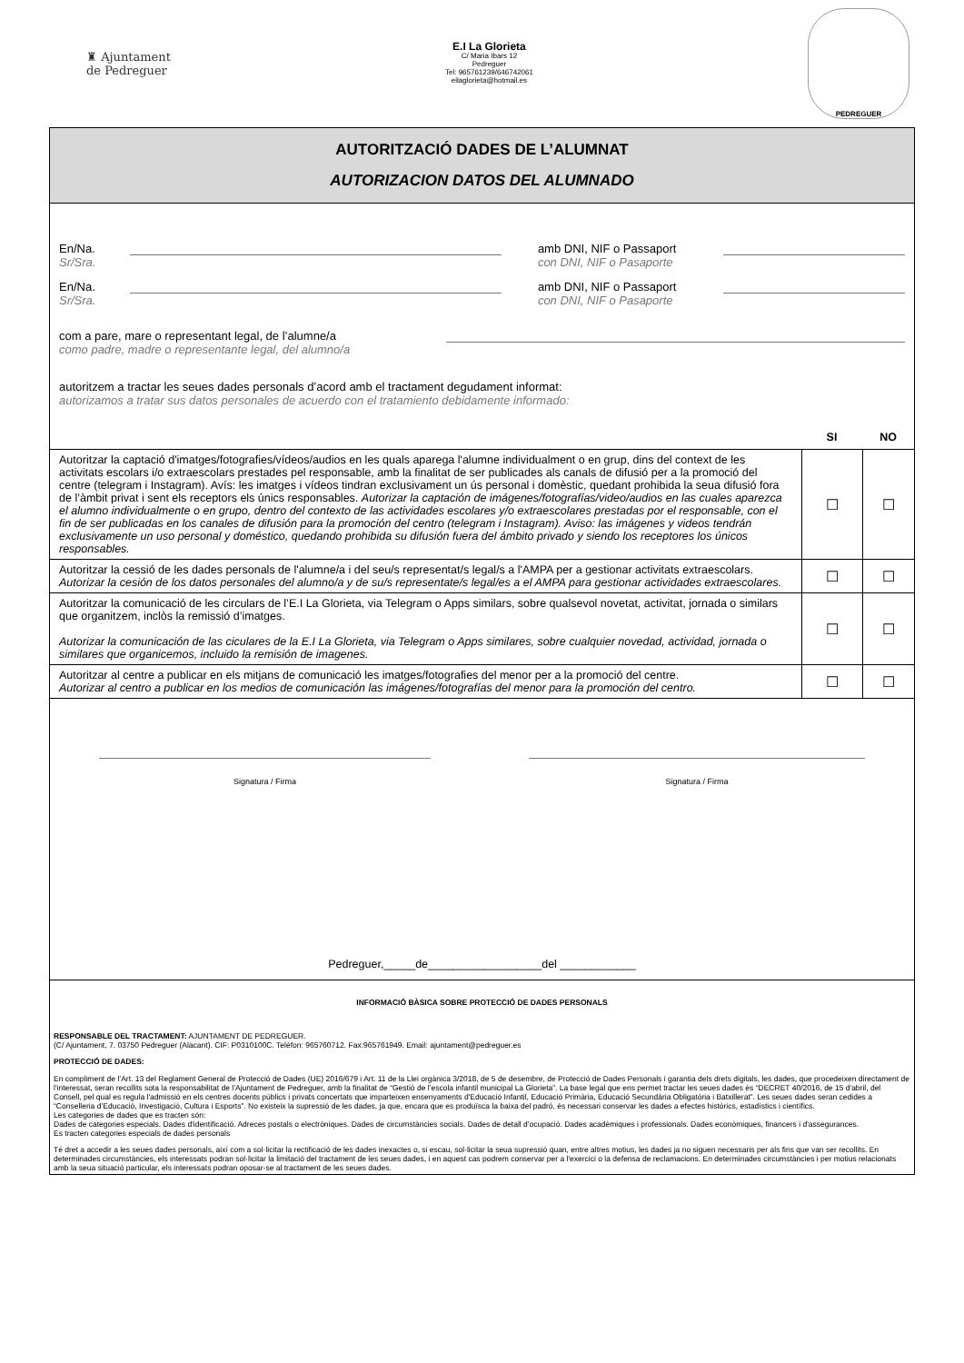♜ Ajuntament
de Pedreguer
E.I La Glorieta
C/ Maria Ibars 12
Pedreguer
Tel: 965761239/646742061
eilaglorieta@hotmail.es
PEDREGUER
AUTORITZACIÓ DADES DE L’ALUMNAT
AUTORIZACION DATOS DEL ALUMNADO
En/Na.
Sr/Sra.
amb DNI, NIF o Passaport
con DNI, NIF o Pasaporte
En/Na.
Sr/Sra.
amb DNI, NIF o Passaport
con DNI, NIF o Pasaporte
com a pare, mare o representant legal, de l’alumne/a
como padre, madre o representante legal, del alumno/a
autoritzem a tractar les seues dades personals d’acord amb el tractament degudament informat:
autorizamos a tratar sus datos personales de acuerdo con el tratamiento debidamente informado:
| | SI | NO |
| --- | --- | --- |
| Autoritzar la captació d'imatges/fotografies/vídeos/audios en les quals aparega l'alumne individualment o en grup, dins del context de les activitats escolars i/o extraescolars prestades pel responsable, amb la finalitat de ser publicades als canals de difusió per a la promoció del centre (telegram i Instagram). Avís: les imatges i vídeos tindran exclusivament un ús personal i domèstic, quedant prohibida la seua difusió fora de l’àmbit privat i sent els receptors els únics responsables. Autorizar la captación de imágenes/fotografías/video/audios en las cuales aparezca el alumno individualmente o en grupo, dentro del contexto de las actividades escolares y/o extraescolares prestadas por el responsable, con el fin de ser publicadas en los canales de difusión para la promoción del centro (telegram i Instagram). Aviso: las imágenes y videos tendrán exclusivamente un uso personal y doméstico, quedando prohibida su difusión fuera del ámbito privado y siendo los receptores los únicos responsables. | ☐ | ☐ |
| Autoritzar la cessió de les dades personals de l'alumne/a i del seu/s representat/s legal/s a l'AMPA per a gestionar activitats extraescolars. Autorizar la cesión de los datos personales del alumno/a y de su/s representate/s legal/es a el AMPA para gestionar actividades extraescolares. | ☐ | ☐ |
| Autoritzar la comunicació de les circulars de l’E.I La Glorieta, via Telegram o Apps similars, sobre qualsevol novetat, activitat, jornada o similars que organitzem, inclòs la remissió d’imatges. Autorizar la comunicación de las ciculares de la E.I La Glorieta, via Telegram o Apps similares, sobre cualquier novedad, actividad, jornada o similares que organicemos, incluido la remisión de imagenes. | ☐ | ☐ |
| Autoritzar al centre a publicar en els mitjans de comunicació les imatges/fotografies del menor per a la promoció del centre. Autorizar al centro a publicar en los medios de comunicación las imágenes/fotografías del menor para la promoción del centro. | ☐ | ☐ |
Signatura / Firma Signatura / Firma
Pedreguer,_____de__________________del ____________
INFORMACIÓ BÀSICA SOBRE PROTECCIÓ DE DADES PERSONALS
RESPONSABLE DEL TRACTAMENT: AJUNTAMENT DE PEDREGUER.
(C/ Ajuntament, 7. 03750 Pedreguer (Alacant). CIF: P0310100C. Telèfon: 965760712. Fax:965761949. Email: ajuntament@pedreguer.es
PROTECCIÓ DE DADES:
En compliment de l’Art. 13 del Reglament General de Protecció de Dades (UE) 2016/679 i Art. 11 de la Llei orgànica 3/2018, de 5 de desembre, de Protecció de Dades Personals i garantia dels drets digitals, les dades, que procedeixen directament de l'interessat, seran recollits sota la responsabilitat de l’Ajuntament de Pedreguer, amb la finalitat de “Gestió de l’escola infantil municipal La Glorieta”. La base legal que ens permet tractar les seues dades és “DECRET 40/2016, de 15 d'abril, del Consell, pel qual es regula l'admissió en els centres docents públics i privats concertats que imparteixen ensenyaments d'Educació Infantil, Educació Primària, Educació Secundària Obligatòria i Batxillerat”. Les seues dades seran cedides a “Conselleria d’Educació, Investigació, Cultura i Esports”. No existeix la supressió de les dades, ja que, encara que es produïsca la baixa del padró, és necessari conservar les dades a efectes històrics, estadístics i científics.
Les categories de dades que es tracten són:
Dades de categories especials. Dades d'identificació. Adreces postals o electròniques. Dades de circumstàncies socials. Dades de detall d'ocupació. Dades acadèmiques i professionals. Dades econòmiques, financers i d'assegurances.
Es tracten categories especials de dades personals
Té dret a accedir a les seues dades personals, així com a sol·licitar la rectificació de les dades inexactes o, si escau, sol·licitar la seua supressió quan, entre altres motius, les dades ja no siguen necessaris per als fins que van ser recollits. En determinades circumstàncies, els interessats podran sol·licitar la limitació del tractament de les seues dades, i en aquest cas podrem conservar per a l'exercici o la defensa de reclamacions. En determinades circumstàncies i per motius relacionats amb la seua situació particular, els interessats podran oposar-se al tractament de les seues dades.